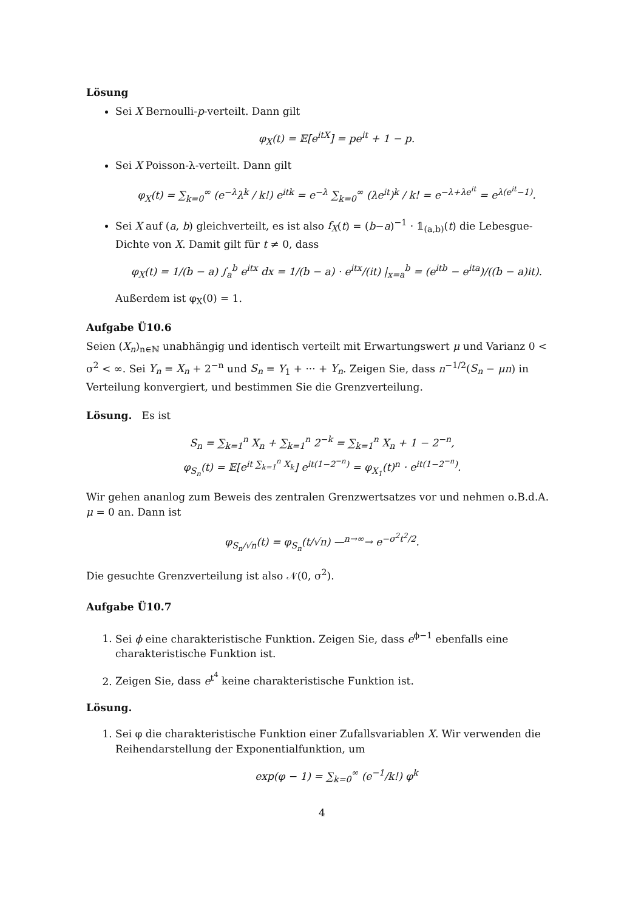Lösung
Sei X Bernoulli-p-verteilt. Dann gilt
φ<sub>X</sub>(t) = 𝔼[e<sup>itX</sup>] = pe<sup>it</sup> + 1 − p.
Sei X Poisson-λ-verteilt. Dann gilt
φ<sub>X</sub>(t) = ∑<sub>k=0</sub><sup>∞</sup> (e<sup>−λ</sup>λ<sup>k</sup> / k!) e<sup>itk</sup> = e<sup>−λ</sup> ∑<sub>k=0</sub><sup>∞</sup> (λe<sup>it</sup>)<sup>k</sup> / k! = e<sup>−λ+λe<sup>it</sup></sup> = e<sup>λ(e<sup>it</sup>−1)</sup>.
Sei X auf (a, b) gleichverteilt, es ist also f<sub>X</sub>(t) = (b−a)<sup>−1</sup> · 𝟙<sub>(a,b)</sub>(t) die Lebesgue-Dichte von X. Damit gilt für t ≠ 0, dass
φ<sub>X</sub>(t) = 1/(b − a) ∫<sub>a</sub><sup>b</sup> e<sup>itx</sup> dx = 1/(b − a) · e<sup>itx</sup>/(it) |<sub>x=a</sub><sup>b</sup> = (e<sup>itb</sup> − e<sup>ita</sup>)/((b − a)it).
Außerdem ist φ<sub>X</sub>(0) = 1.
Aufgabe Ü10.6
Seien (X<sub>n</sub>)<sub>n∈ℕ</sub> unabhängig und identisch verteilt mit Erwartungswert μ und Varianz 0 < σ<sup>2</sup> < ∞. Sei Y<sub>n</sub> = X<sub>n</sub> + 2<sup>−n</sup> und S<sub>n</sub> = Y<sub>1</sub> + ··· + Y<sub>n</sub>. Zeigen Sie, dass n<sup>−1/2</sup>(S<sub>n</sub> − μn) in Verteilung konvergiert, und bestimmen Sie die Grenzverteilung.
Lösung. Es ist
S<sub>n</sub> = ∑<sub>k=1</sub><sup>n</sup> X<sub>n</sub> + ∑<sub>k=1</sub><sup>n</sup> 2<sup>−k</sup> = ∑<sub>k=1</sub><sup>n</sup> X<sub>n</sub> + 1 − 2<sup>−n</sup>,
φ<sub>S<sub>n</sub></sub>(t) = 𝔼[e<sup>it ∑<sub>k=1</sub><sup>n</sup> X<sub>k</sub></sup>] e<sup>it(1−2<sup>−n</sup>)</sup> = φ<sub>X<sub>1</sub></sub>(t)<sup>n</sup> · e<sup>it(1−2<sup>−n</sup>)</sup>.
Wir gehen ananlog zum Beweis des zentralen Grenzwertsatzes vor und nehmen o.B.d.A. μ = 0 an. Dann ist
φ<sub>S<sub>n</sub>/√n</sub>(t) = φ<sub>S<sub>n</sub></sub>(t/√n) —<sup>n→∞</sup>→ e<sup>−σ<sup>2</sup>t<sup>2</sup>/2</sup>.
Die gesuchte Grenzverteilung ist also 𝒩(0, σ<sup>2</sup>).
Aufgabe Ü10.7
1. Sei ϕ eine charakteristische Funktion. Zeigen Sie, dass e<sup>ϕ−1</sup> ebenfalls eine charakteristische Funktion ist.
2. Zeigen Sie, dass e<sup>t<sup>4</sup></sup> keine charakteristische Funktion ist.
Lösung.
1. Sei φ die charakteristische Funktion einer Zufallsvariablen X. Wir verwenden die Reihendarstellung der Exponentialfunktion, um
exp(φ − 1) = ∑<sub>k=0</sub><sup>∞</sup> (e<sup>−1</sup>/k!) φ<sup>k</sup>
4